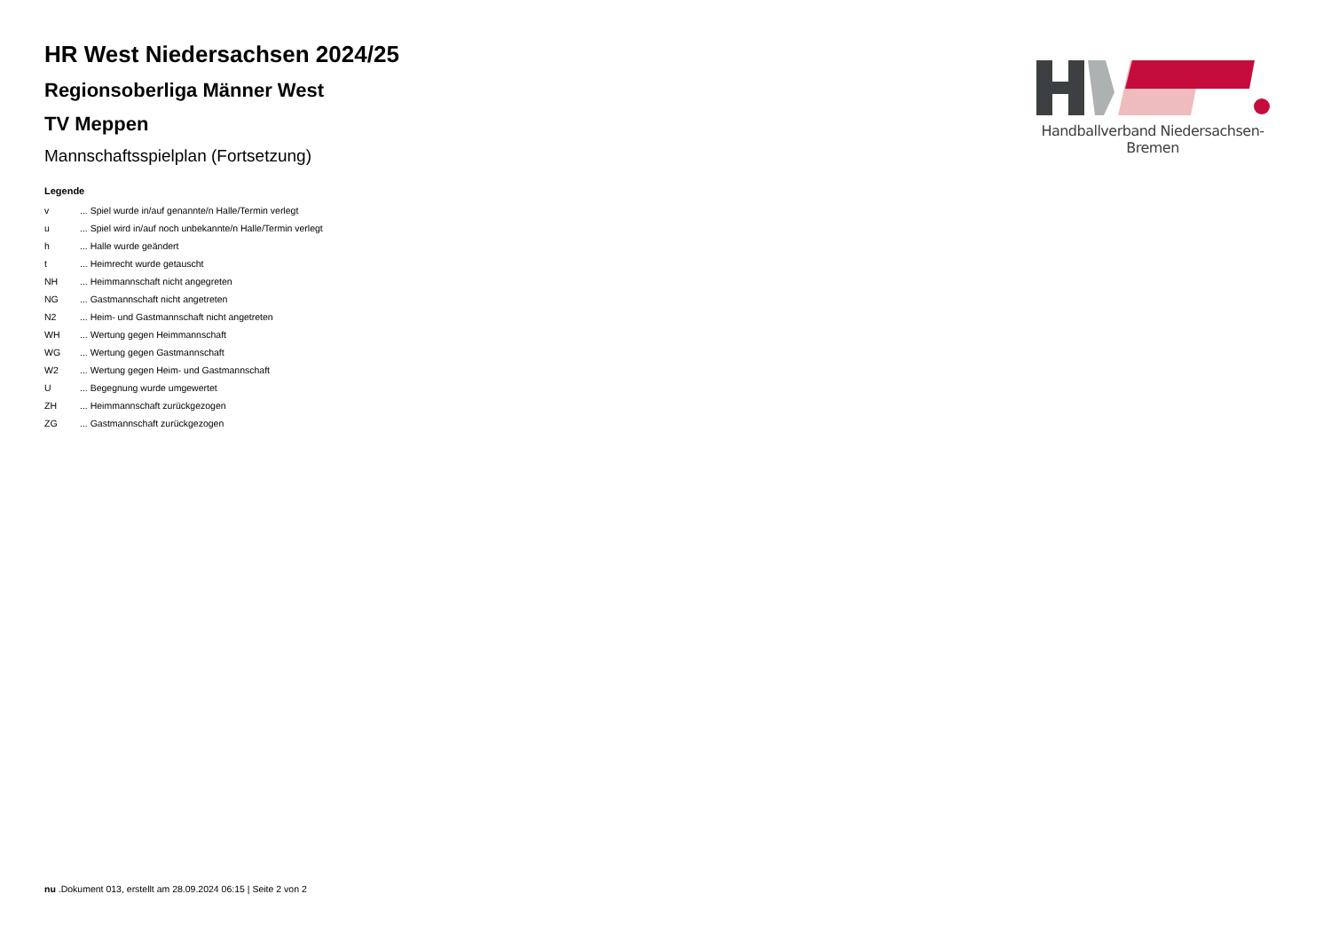HR West Niedersachsen 2024/25
Regionsoberliga Männer West
TV Meppen
Mannschaftsspielplan (Fortsetzung)
Legende
| v | ... Spiel wurde in/auf genannte/n Halle/Termin verlegt |
| u | ... Spiel wird in/auf noch unbekannte/n Halle/Termin verlegt |
| h | ... Halle wurde geändert |
| t | ... Heimrecht wurde getauscht |
| NH | ... Heimmannschaft nicht angegreten |
| NG | ... Gastmannschaft nicht angetreten |
| N2 | ... Heim- und Gastmannschaft nicht angetreten |
| WH | ... Wertung gegen Heimmannschaft |
| WG | ... Wertung gegen Gastmannschaft |
| W2 | ... Wertung gegen Heim- und Gastmannschaft |
| U | ... Begegnung wurde umgewertet |
| ZH | ... Heimmannschaft zurückgezogen |
| ZG | ... Gastmannschaft zurückgezogen |
Handballverband Niedersachsen-Bremen
nu .Dokument 013, erstellt am 28.09.2024 06:15 | Seite 2 von 2